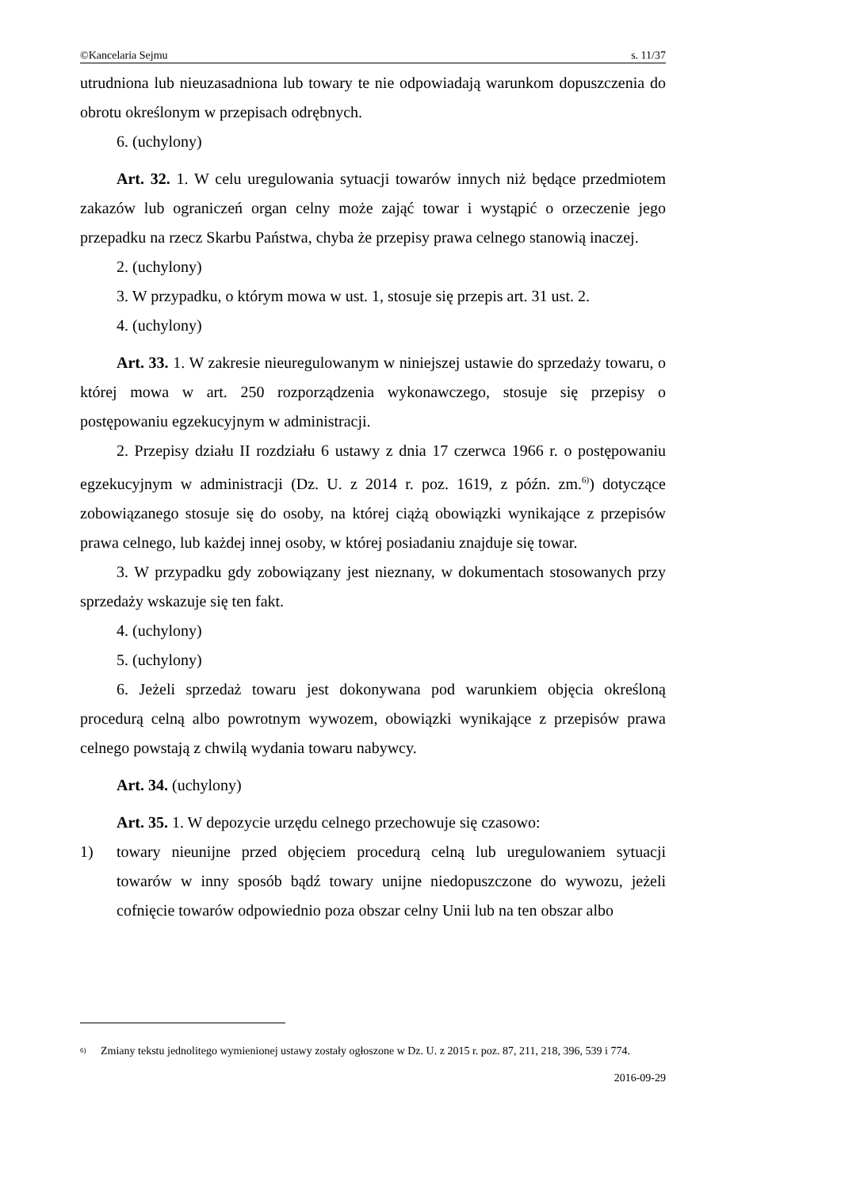©Kancelaria Sejmu s. 11/37
utrudniona lub nieuzasadniona lub towary te nie odpowiadają warunkom dopuszczenia do obrotu określonym w przepisach odrębnych.
6. (uchylony)
Art. 32. 1. W celu uregulowania sytuacji towarów innych niż będące przedmiotem zakazów lub ograniczeń organ celny może zająć towar i wystąpić o orzeczenie jego przepadku na rzecz Skarbu Państwa, chyba że przepisy prawa celnego stanowią inaczej.
2. (uchylony)
3. W przypadku, o którym mowa w ust. 1, stosuje się przepis art. 31 ust. 2.
4. (uchylony)
Art. 33. 1. W zakresie nieuregulowanym w niniejszej ustawie do sprzedaży towaru, o której mowa w art. 250 rozporządzenia wykonawczego, stosuje się przepisy o postępowaniu egzekucyjnym w administracji.
2. Przepisy działu II rozdziału 6 ustawy z dnia 17 czerwca 1966 r. o postępowaniu egzekucyjnym w administracji (Dz. U. z 2014 r. poz. 1619, z późn. zm.<sup>6)</sup>) dotyczące zobowiązanego stosuje się do osoby, na której ciążą obowiązki wynikające z przepisów prawa celnego, lub każdej innej osoby, w której posiadaniu znajduje się towar.
3. W przypadku gdy zobowiązany jest nieznany, w dokumentach stosowanych przy sprzedaży wskazuje się ten fakt.
4. (uchylony)
5. (uchylony)
6. Jeżeli sprzedaż towaru jest dokonywana pod warunkiem objęcia określoną procedurą celną albo powrotnym wywozem, obowiązki wynikające z przepisów prawa celnego powstają z chwilą wydania towaru nabywcy.
Art. 34. (uchylony)
Art. 35. 1. W depozycie urzędu celnego przechowuje się czasowo:
1) towary nieunijne przed objęciem procedurą celną lub uregulowaniem sytuacji towarów w inny sposób bądź towary unijne niedopuszczone do wywozu, jeżeli cofnięcie towarów odpowiednio poza obszar celny Unii lub na ten obszar albo
<sup>6)</sup> Zmiany tekstu jednolitego wymienionej ustawy zostały ogłoszone w Dz. U. z 2015 r. poz. 87, 211, 218, 396, 539 i 774.
2016-09-29